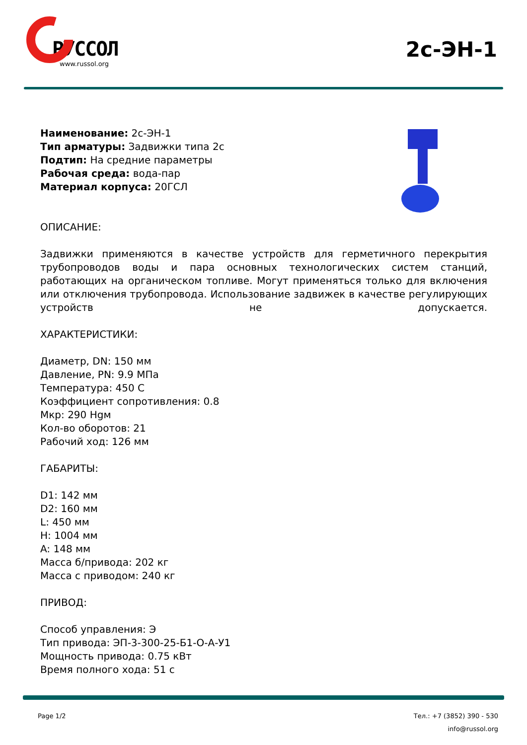РУССОЛ
www.russol.org
2с-ЭН-1
Наименование: 2с-ЭН-1
Тип арматуры: Задвижки типа 2с
Подтип: На средние параметры
Рабочая среда: вода-пар
Материал корпуса: 20ГСЛ
ОПИСАНИЕ:
Задвижки применяются в качестве устройств для герметичного перекрытия трубопроводов воды и пара основных технологических систем станций, работающих на органическом топливе. Могут применяться только для включения или отключения трубопровода. Использование задвижек в качестве регулирующих устройств не допускается.
ХАРАКТЕРИСТИКИ:
Диаметр, DN: 150 мм
Давление, PN: 9.9 МПа
Температура: 450 С
Коэффициент сопротивления: 0.8
Мкр: 290 Hgм
Кол-во оборотов: 21
Рабочий ход: 126 мм
ГАБАРИТЫ:
D1: 142 мм
D2: 160 мм
L: 450 мм
H: 1004 мм
A: 148 мм
Масса б/привода: 202 кг
Масса с приводом: 240 кг
ПРИВОД:
Способ управления: Э
Тип привода: ЭП-3-300-25-Б1-О-А-У1
Мощность привода: 0.75 кВт
Время полного хода: 51 с
Page 1/2 Тел.: +7 (3852) 390 - 530
info@russol.org